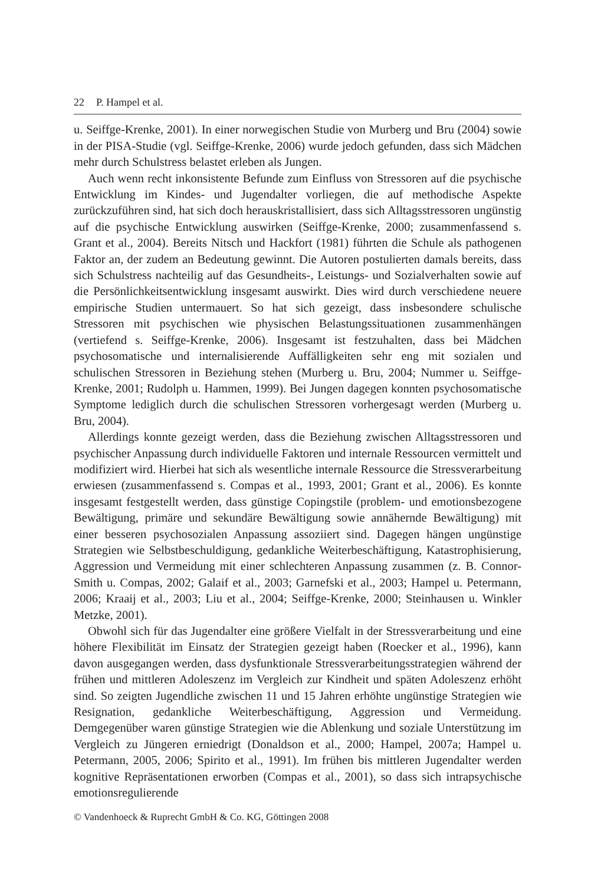22 P. Hampel et al.
u. Seiffge-Krenke, 2001). In einer norwegischen Studie von Murberg und Bru (2004) sowie in der PISA-Studie (vgl. Seiffge-Krenke, 2006) wurde jedoch gefunden, dass sich Mädchen mehr durch Schulstress belastet erleben als Jungen.
Auch wenn recht inkonsistente Befunde zum Einfluss von Stressoren auf die psychische Entwicklung im Kindes- und Jugendalter vorliegen, die auf methodische Aspekte zurückzuführen sind, hat sich doch herauskristallisiert, dass sich Alltagsstressoren ungünstig auf die psychische Entwicklung auswirken (Seiffge-Krenke, 2000; zusammenfassend s. Grant et al., 2004). Bereits Nitsch und Hackfort (1981) führten die Schule als pathogenen Faktor an, der zudem an Bedeutung gewinnt. Die Autoren postulierten damals bereits, dass sich Schulstress nachteilig auf das Gesundheits-, Leistungs- und Sozialverhalten sowie auf die Persönlichkeitsentwicklung insgesamt auswirkt. Dies wird durch verschiedene neuere empirische Studien untermauert. So hat sich gezeigt, dass insbesondere schulische Stressoren mit psychischen wie physischen Belastungssituationen zusammenhängen (vertiefend s. Seiffge-Krenke, 2006). Insgesamt ist festzuhalten, dass bei Mädchen psychosomatische und internalisierende Auffälligkeiten sehr eng mit sozialen und schulischen Stressoren in Beziehung stehen (Murberg u. Bru, 2004; Nummer u. Seiffge-Krenke, 2001; Rudolph u. Hammen, 1999). Bei Jungen dagegen konnten psychosomatische Symptome lediglich durch die schulischen Stressoren vorhergesagt werden (Murberg u. Bru, 2004).
Allerdings konnte gezeigt werden, dass die Beziehung zwischen Alltagsstressoren und psychischer Anpassung durch individuelle Faktoren und internale Ressourcen vermittelt und modifiziert wird. Hierbei hat sich als wesentliche internale Ressource die Stressverarbeitung erwiesen (zusammenfassend s. Compas et al., 1993, 2001; Grant et al., 2006). Es konnte insgesamt festgestellt werden, dass günstige Copingstile (problem- und emotionsbezogene Bewältigung, primäre und sekundäre Bewältigung sowie annähernde Bewältigung) mit einer besseren psychosozialen Anpassung assoziiert sind. Dagegen hängen ungünstige Strategien wie Selbstbeschuldigung, gedankliche Weiterbeschäftigung, Katastrophisierung, Aggression und Vermeidung mit einer schlechteren Anpassung zusammen (z. B. Connor-Smith u. Compas, 2002; Galaif et al., 2003; Garnefski et al., 2003; Hampel u. Petermann, 2006; Kraaij et al., 2003; Liu et al., 2004; Seiffge-Krenke, 2000; Steinhausen u. Winkler Metzke, 2001).
Obwohl sich für das Jugendalter eine größere Vielfalt in der Stressverarbeitung und eine höhere Flexibilität im Einsatz der Strategien gezeigt haben (Roecker et al., 1996), kann davon ausgegangen werden, dass dysfunktionale Stressverarbeitungsstrategien während der frühen und mittleren Adoleszenz im Vergleich zur Kindheit und späten Adoleszenz erhöht sind. So zeigten Jugendliche zwischen 11 und 15 Jahren erhöhte ungünstige Strategien wie Resignation, gedankliche Weiterbeschäftigung, Aggression und Vermeidung. Demgegenüber waren günstige Strategien wie die Ablenkung und soziale Unterstützung im Vergleich zu Jüngeren erniedrigt (Donaldson et al., 2000; Hampel, 2007a; Hampel u. Petermann, 2005, 2006; Spirito et al., 1991). Im frühen bis mittleren Jugendalter werden kognitive Repräsentationen erworben (Compas et al., 2001), so dass sich intrapsychische emotionsregulierende
© Vandenhoeck & Ruprecht GmbH & Co. KG, Göttingen 2008